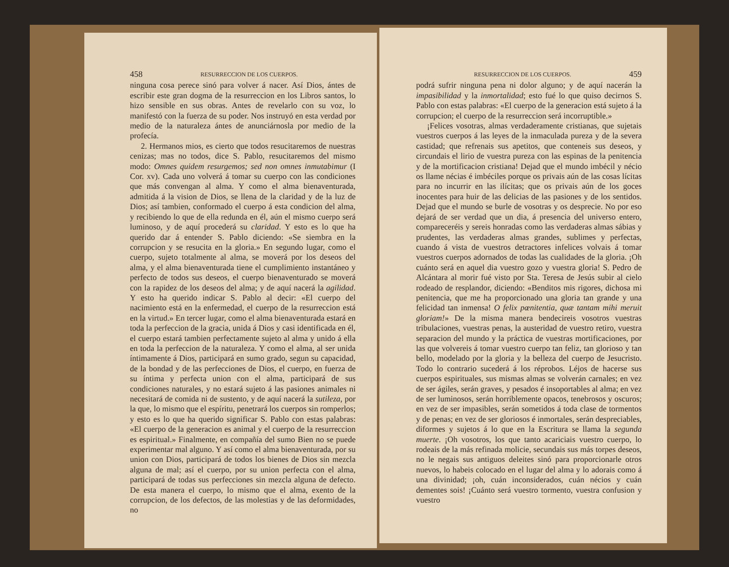458 RESURRECCION DE LOS CUERPOS.
ninguna cosa perece sinó para volver á nacer. Así Dios, ántes de escribir este gran dogma de la resurreccion en los Libros santos, lo hizo sensible en sus obras. Antes de revelarlo con su voz, lo manifestó con la fuerza de su poder. Nos instruyó en esta verdad por medio de la naturaleza ántes de anunciárnosla por medio de la profecía.
2. Hermanos mios, es cierto que todos resucitaremos de nuestras cenizas; mas no todos, dice S. Pablo, resucitaremos del mismo modo: Omnes quidem resurgemos; sed non omnes inmutabimur (I Cor. xv). Cada uno volverá á tomar su cuerpo con las condiciones que más convengan al alma. Y como el alma bienaventurada, admitida á la vision de Dios, se llena de la claridad y de la luz de Dios; así tambien, conformado el cuerpo á esta condicion del alma, y recibiendo lo que de ella redunda en él, aún el mismo cuerpo será luminoso, y de aquí procederá su claridad. Y esto es lo que ha querido dar á entender S. Pablo diciendo: «Se siembra en la corrupcion y se resucita en la gloria.» En segundo lugar, como el cuerpo, sujeto totalmente al alma, se moverá por los deseos del alma, y el alma bienaventurada tiene el cumplimiento instantáneo y perfecto de todos sus deseos, el cuerpo bienaventurado se moverá con la rapidez de los deseos del alma; y de aquí nacerá la agilidad. Y esto ha querido indicar S. Pablo al decir: «El cuerpo del nacimiento está en la enfermedad, el cuerpo de la resurreccion está en la virtud.» En tercer lugar, como el alma bienaventurada estará en toda la perfeccion de la gracia, unida á Dios y casi identificada en él, el cuerpo estará tambien perfectamente sujeto al alma y unido á ella en toda la perfeccion de la naturaleza. Y como el alma, al ser unida íntimamente á Dios, participará en sumo grado, segun su capacidad, de la bondad y de las perfecciones de Dios, el cuerpo, en fuerza de su íntima y perfecta union con el alma, participará de sus condiciones naturales, y no estará sujeto á las pasiones animales ni necesitará de comida ni de sustento, y de aquí nacerá la sutileza, por la que, lo mismo que el espíritu, penetrará los cuerpos sin romperlos; y esto es lo que ha querido significar S. Pablo con estas palabras: «El cuerpo de la generacion es animal y el cuerpo de la resurreccion es espiritual.» Finalmente, en compañía del sumo Bien no se puede experimentar mal alguno. Y así como el alma bienaventurada, por su union con Dios, participará de todos los bienes de Dios sin mezcla alguna de mal; así el cuerpo, por su union perfecta con el alma, participará de todas sus perfecciones sin mezcla alguna de defecto. De esta manera el cuerpo, lo mismo que el alma, exento de la corrupcion, de los defectos, de las molestias y de las deformidades, no
RESURRECCION DE LOS CUERPOS. 459
podrá sufrir ninguna pena ni dolor alguno; y de aquí nacerán la impasibilidad y la inmortalidad; esto fué lo que quiso decirnos S. Pablo con estas palabras: «El cuerpo de la generacion está sujeto á la corrupcion; el cuerpo de la resurreccion será incorruptible.»
¡Felices vosotras, almas verdaderamente cristianas, que sujetais vuestros cuerpos á las leyes de la inmaculada pureza y de la severa castidad; que refrenais sus apetitos, que conteneis sus deseos, y circundais el lirio de vuestra pureza con las espinas de la penitencia y de la mortificacion cristiana! Dejad que el mundo imbécil y nécio os llame nécias é imbéciles porque os privais aún de las cosas lícitas para no incurrir en las ilícitas; que os privais aún de los goces inocentes para huir de las delicias de las pasiones y de los sentidos. Dejad que el mundo se burle de vosotras y os desprecie. No por eso dejará de ser verdad que un dia, á presencia del universo entero, compareceréis y sereis honradas como las verdaderas almas sábias y prudentes, las verdaderas almas grandes, sublimes y perfectas, cuando á vista de vuestros detractores infelices volvais á tomar vuestros cuerpos adornados de todas las cualidades de la gloria. ¡Oh cuánto será en aquel dia vuestro gozo y vuestra gloria! S. Pedro de Alcántara al morir fué visto por Sta. Teresa de Jesús subir al cielo rodeado de resplandor, diciendo: «Benditos mis rigores, dichosa mi penitencia, que me ha proporcionado una gloria tan grande y una felicidad tan inmensa! O felix pœnitentia, quæ tantam mihi meruit gloriam!» De la misma manera bendecireis vosotros vuestras tribulaciones, vuestras penas, la austeridad de vuestro retiro, vuestra separacion del mundo y la práctica de vuestras mortificaciones, por las que volvereis á tomar vuestro cuerpo tan feliz, tan glorioso y tan bello, modelado por la gloria y la belleza del cuerpo de Jesucristo. Todo lo contrario sucederá á los réprobos. Léjos de hacerse sus cuerpos espirituales, sus mismas almas se volverán carnales; en vez de ser ágiles, serán graves, y pesados é insoportables al alma; en vez de ser luminosos, serán horriblemente opacos, tenebrosos y oscuros; en vez de ser impasibles, serán sometidos á toda clase de tormentos y de penas; en vez de ser gloriosos é inmortales, serán despreciables, diformes y sujetos á lo que en la Escritura se llama la segunda muerte. ¡Oh vosotros, los que tanto acariciais vuestro cuerpo, lo rodeais de la más refinada molicie, secundais sus más torpes deseos, no le negais sus antiguos deleites sinó para proporcionarle otros nuevos, lo habeis colocado en el lugar del alma y lo adorais como á una divinidad; ¡oh, cuán inconsiderados, cuán nécios y cuán dementes sois! ¡Cuánto será vuestro tormento, vuestra confusion y vuestro